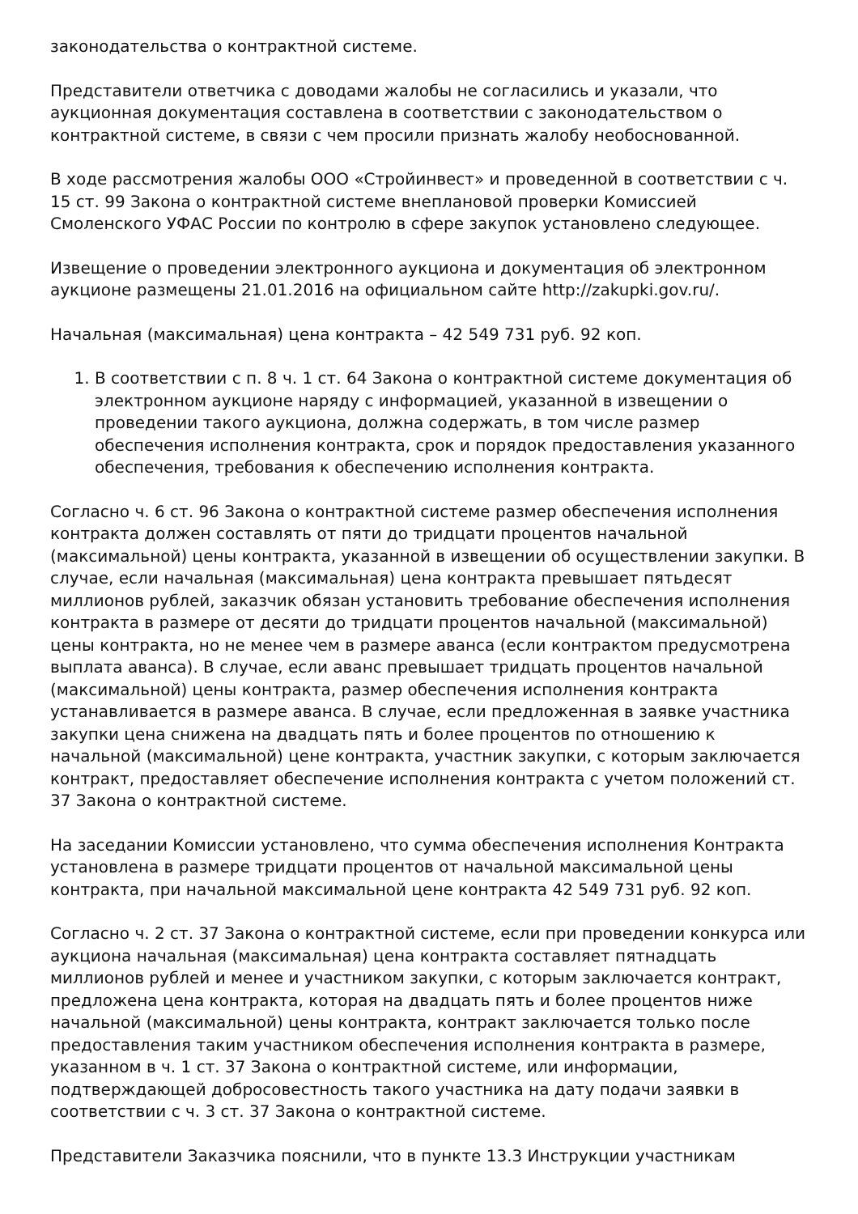законодательства о контрактной системе.
Представители ответчика с доводами жалобы не согласились и указали, что аукционная документация составлена в соответствии с законодательством о контрактной системе, в связи с чем просили признать жалобу необоснованной.
В ходе рассмотрения жалобы ООО «Стройинвест» и проведенной в соответствии с ч. 15 ст. 99 Закона о контрактной системе внеплановой проверки Комиссией Смоленского УФАС России по контролю в сфере закупок установлено следующее.
Извещение о проведении электронного аукциона и документация об электронном аукционе размещены 21.01.2016 на официальном сайте http://zakupki.gov.ru/.
Начальная (максимальная) цена контракта – 42 549 731 руб. 92 коп.
1. В соответствии с п. 8 ч. 1 ст. 64 Закона о контрактной системе документация об электронном аукционе наряду с информацией, указанной в извещении о проведении такого аукциона, должна содержать, в том числе размер обеспечения исполнения контракта, срок и порядок предоставления указанного обеспечения, требования к обеспечению исполнения контракта.
Согласно ч. 6 ст. 96 Закона о контрактной системе размер обеспечения исполнения контракта должен составлять от пяти до тридцати процентов начальной (максимальной) цены контракта, указанной в извещении об осуществлении закупки. В случае, если начальная (максимальная) цена контракта превышает пятьдесят миллионов рублей, заказчик обязан установить требование обеспечения исполнения контракта в размере от десяти до тридцати процентов начальной (максимальной) цены контракта, но не менее чем в размере аванса (если контрактом предусмотрена выплата аванса). В случае, если аванс превышает тридцать процентов начальной (максимальной) цены контракта, размер обеспечения исполнения контракта устанавливается в размере аванса. В случае, если предложенная в заявке участника закупки цена снижена на двадцать пять и более процентов по отношению к начальной (максимальной) цене контракта, участник закупки, с которым заключается контракт, предоставляет обеспечение исполнения контракта с учетом положений ст. 37 Закона о контрактной системе.
На заседании Комиссии установлено, что сумма обеспечения исполнения Контракта установлена в размере тридцати процентов от начальной максимальной цены контракта, при начальной максимальной цене контракта 42 549 731 руб. 92 коп.
Согласно ч. 2 ст. 37 Закона о контрактной системе, если при проведении конкурса или аукциона начальная (максимальная) цена контракта составляет пятнадцать миллионов рублей и менее и участником закупки, с которым заключается контракт, предложена цена контракта, которая на двадцать пять и более процентов ниже начальной (максимальной) цены контракта, контракт заключается только после предоставления таким участником обеспечения исполнения контракта в размере, указанном в ч. 1 ст. 37 Закона о контрактной системе, или информации, подтверждающей добросовестность такого участника на дату подачи заявки в соответствии с ч. 3 ст. 37 Закона о контрактной системе.
Представители Заказчика пояснили, что в пункте 13.3 Инструкции участникам